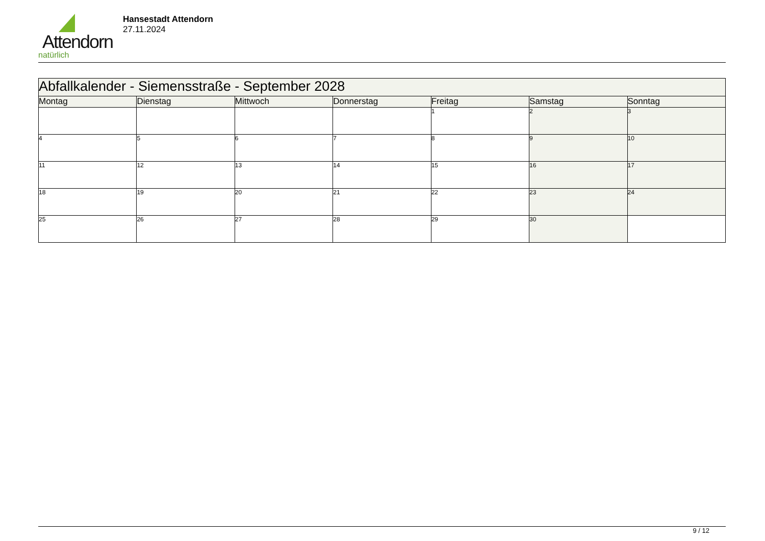Attendorn
natürlich
Hansestadt Attendorn
27.11.2024
| Abfallkalender - Siemensstraße - September 2028 | | | | | | |
| Montag | Dienstag | Mittwoch | Donnerstag | Freitag | Samstag | Sonntag |
| | | | | 1 | 2 | 3 |
| 4 | 5 | 6 | 7 | 8 | 9 | 10 |
| 11 | 12 | 13 | 14 | 15 | 16 | 17 |
| 18 | 19 | 20 | 21 | 22 | 23 | 24 |
| 25 | 26 | 27 | 28 | 29 | 30 | |
9 / 12